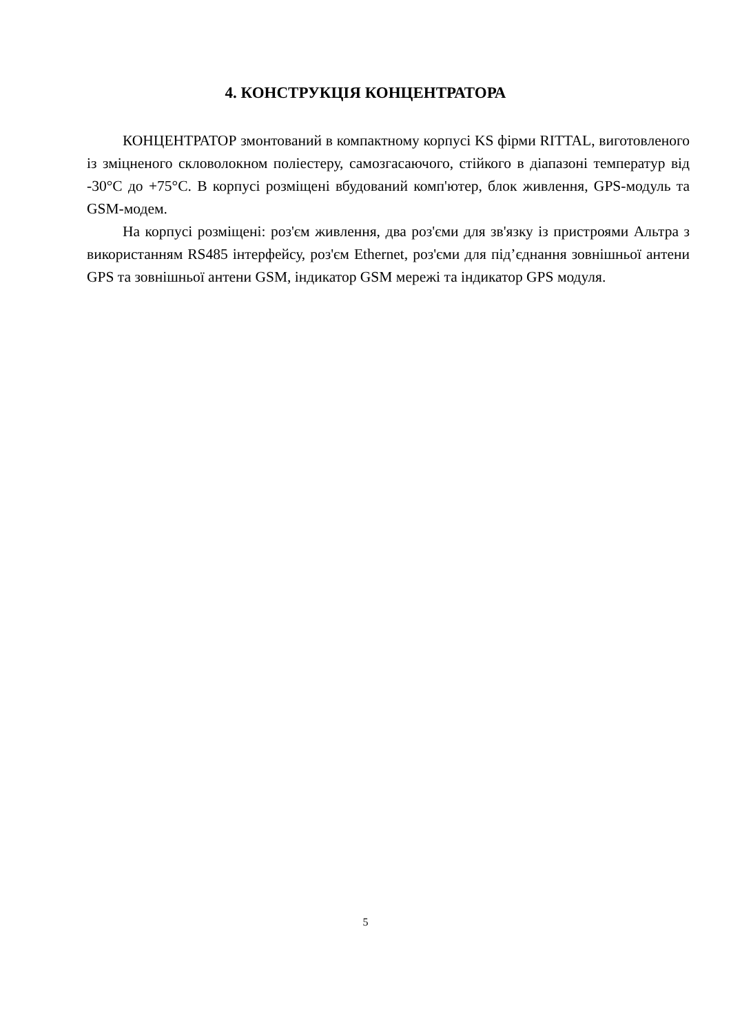4. КОНСТРУКЦІЯ КОНЦЕНТРАТОРА
КОНЦЕНТРАТОР змонтований в компактному корпусі KS фірми RITTAL, виготовленого із зміцненого скловолокном поліестеру, самозгасаючого, стійкого в діапазоні температур від -30°С до +75°С. В корпусі розміщені вбудований комп'ютер, блок живлення, GPS-модуль та GSM-модем.
На корпусі розміщені: роз'єм живлення, два роз'єми для зв'язку із пристроями Альтра з використанням RS485 інтерфейсу, роз'єм Ethernet, роз'єми для під’єднання зовнішньої антени GPS та зовнішньої антени GSM, індикатор GSM мережі та індикатор GPS модуля.
5